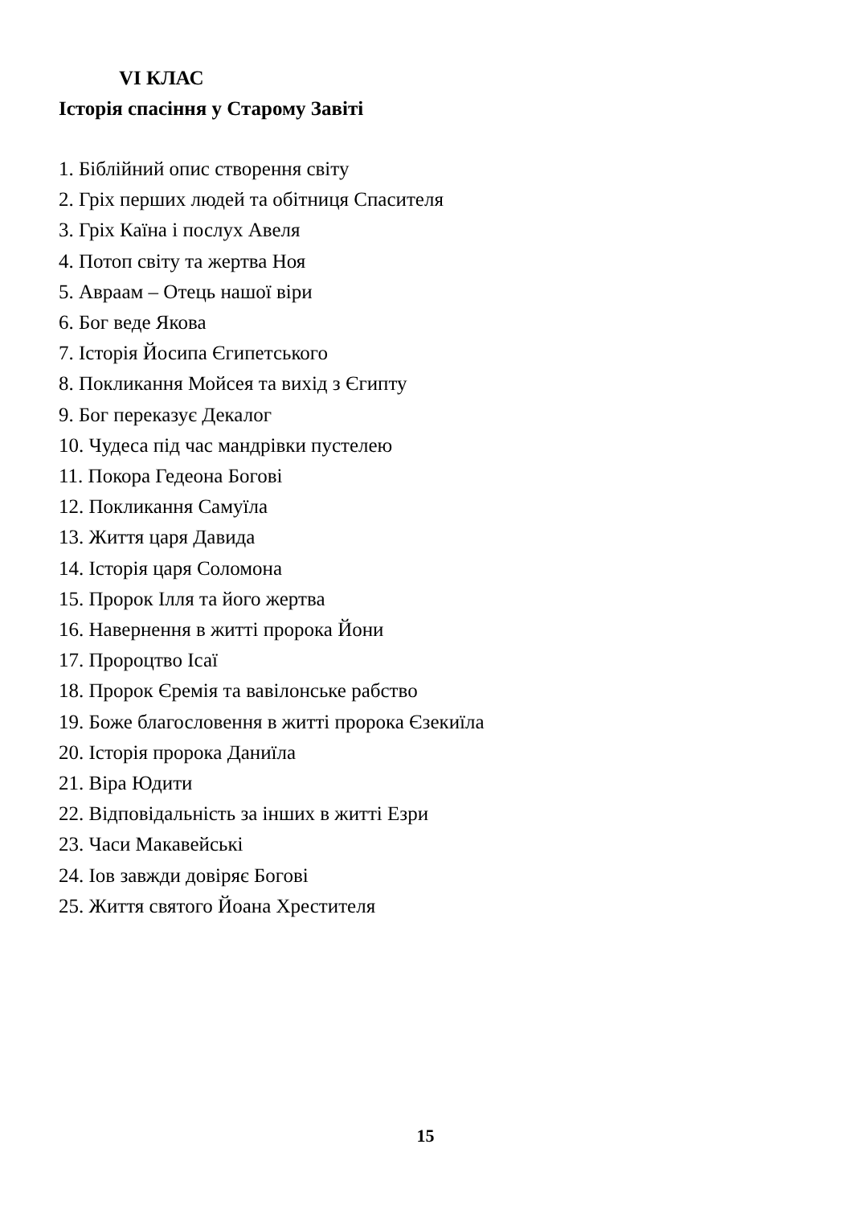VI КЛАС
Історія спасіння у Старому Завіті
1. Біблійний опис створення світу
2. Гріх перших людей та обітниця Спасителя
3. Гріх Каїна і послух Авеля
4. Потоп світу та жертва Ноя
5. Авраам – Отець нашої віри
6. Бог веде Якова
7. Історія Йосипа Єгипетського
8. Покликання Мойсея та вихід з Єгипту
9. Бог переказує Декалог
10. Чудеса під час мандрівки пустелею
11. Покора Гедеона Богові
12. Покликання Самуїла
13. Життя царя Давида
14. Історія царя Соломона
15. Пророк Ілля та його жертва
16. Навернення в житті пророка Йони
17. Пророцтво Ісаї
18. Пророк Єремія та вавілонське рабство
19. Боже благословення в житті пророка Єзекиїла
20. Історія пророка Даниїла
21. Віра Юдити
22. Відповідальність за інших в житті Езри
23. Часи Макавейські
24. Іов завжди довіряє Богові
25. Життя святого Йоана Хрестителя
15